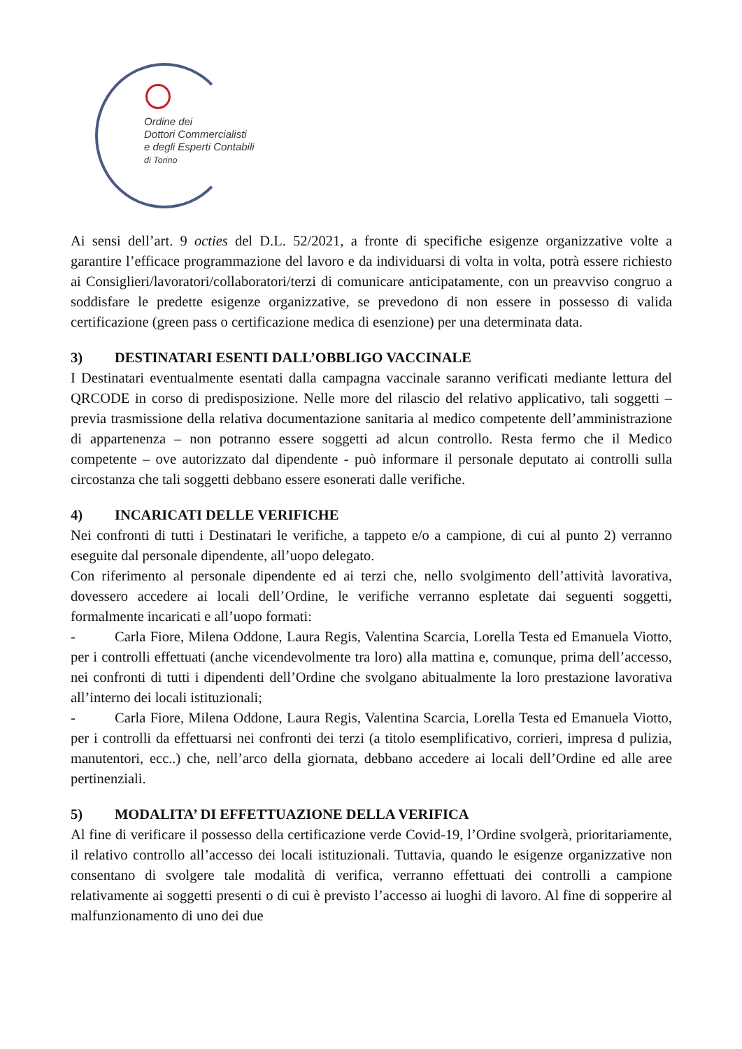Ordine dei
Dottori Commercialisti
e degli Esperti Contabili
di Torino
Ai sensi dell’art. 9 octies del D.L. 52/2021, a fronte di specifiche esigenze organizzative volte a garantire l’efficace programmazione del lavoro e da individuarsi di volta in volta, potrà essere richiesto ai Consiglieri/lavoratori/collaboratori/terzi di comunicare anticipatamente, con un preavviso congruo a soddisfare le predette esigenze organizzative, se prevedono di non essere in possesso di valida certificazione (green pass o certificazione medica di esenzione) per una determinata data.
3) DESTINATARI ESENTI DALL’OBBLIGO VACCINALE
I Destinatari eventualmente esentati dalla campagna vaccinale saranno verificati mediante lettura del QRCODE in corso di predisposizione. Nelle more del rilascio del relativo applicativo, tali soggetti – previa trasmissione della relativa documentazione sanitaria al medico competente dell’amministrazione di appartenenza – non potranno essere soggetti ad alcun controllo. Resta fermo che il Medico competente – ove autorizzato dal dipendente - può informare il personale deputato ai controlli sulla circostanza che tali soggetti debbano essere esonerati dalle verifiche.
4) INCARICATI DELLE VERIFICHE
Nei confronti di tutti i Destinatari le verifiche, a tappeto e/o a campione, di cui al punto 2) verranno eseguite dal personale dipendente, all’uopo delegato.
Con riferimento al personale dipendente ed ai terzi che, nello svolgimento dell’attività lavorativa, dovessero accedere ai locali dell’Ordine, le verifiche verranno espletate dai seguenti soggetti, formalmente incaricati e all’uopo formati:
- Carla Fiore, Milena Oddone, Laura Regis, Valentina Scarcia, Lorella Testa ed Emanuela Viotto, per i controlli effettuati (anche vicendevolmente tra loro) alla mattina e, comunque, prima dell’accesso, nei confronti di tutti i dipendenti dell’Ordine che svolgano abitualmente la loro prestazione lavorativa all’interno dei locali istituzionali;
- Carla Fiore, Milena Oddone, Laura Regis, Valentina Scarcia, Lorella Testa ed Emanuela Viotto, per i controlli da effettuarsi nei confronti dei terzi (a titolo esemplificativo, corrieri, impresa d pulizia, manutentori, ecc..) che, nell’arco della giornata, debbano accedere ai locali dell’Ordine ed alle aree pertinenziali.
5) MODALITA’ DI EFFETTUAZIONE DELLA VERIFICA
Al fine di verificare il possesso della certificazione verde Covid-19, l’Ordine svolgerà, prioritariamente, il relativo controllo all’accesso dei locali istituzionali. Tuttavia, quando le esigenze organizzative non consentano di svolgere tale modalità di verifica, verranno effettuati dei controlli a campione relativamente ai soggetti presenti o di cui è previsto l’accesso ai luoghi di lavoro. Al fine di sopperire al malfunzionamento di uno dei due